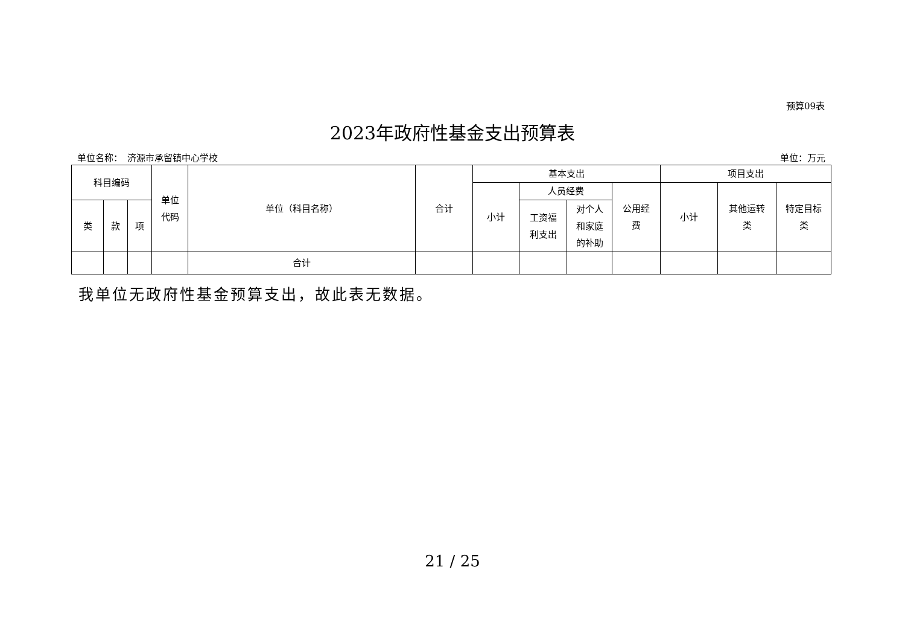预算09表
2023年政府性基金支出预算表
单位名称：　济源市承留镇中心学校 单位：万元
| 科目编码 | | | 单位 代码 | 单位（科目名称） | 合计 | 基本支出 | | | | 项目支出 | | |
| --- | --- | --- | --- | --- | --- | --- | --- | --- | --- | --- | --- | --- |
| | | | | | | 小计 | 人员经费 | | 公用经 费 | 小计 | 其他运转 类 | 特定目标 类 |
| 类 | 款 | 项 | | | | | 工资福 利支出 | 对个人 和家庭 的补助 | | | | |
| | | | | 合计 | | | | | | | | |
我单位无政府性基金预算支出，故此表无数据。
21 / 25